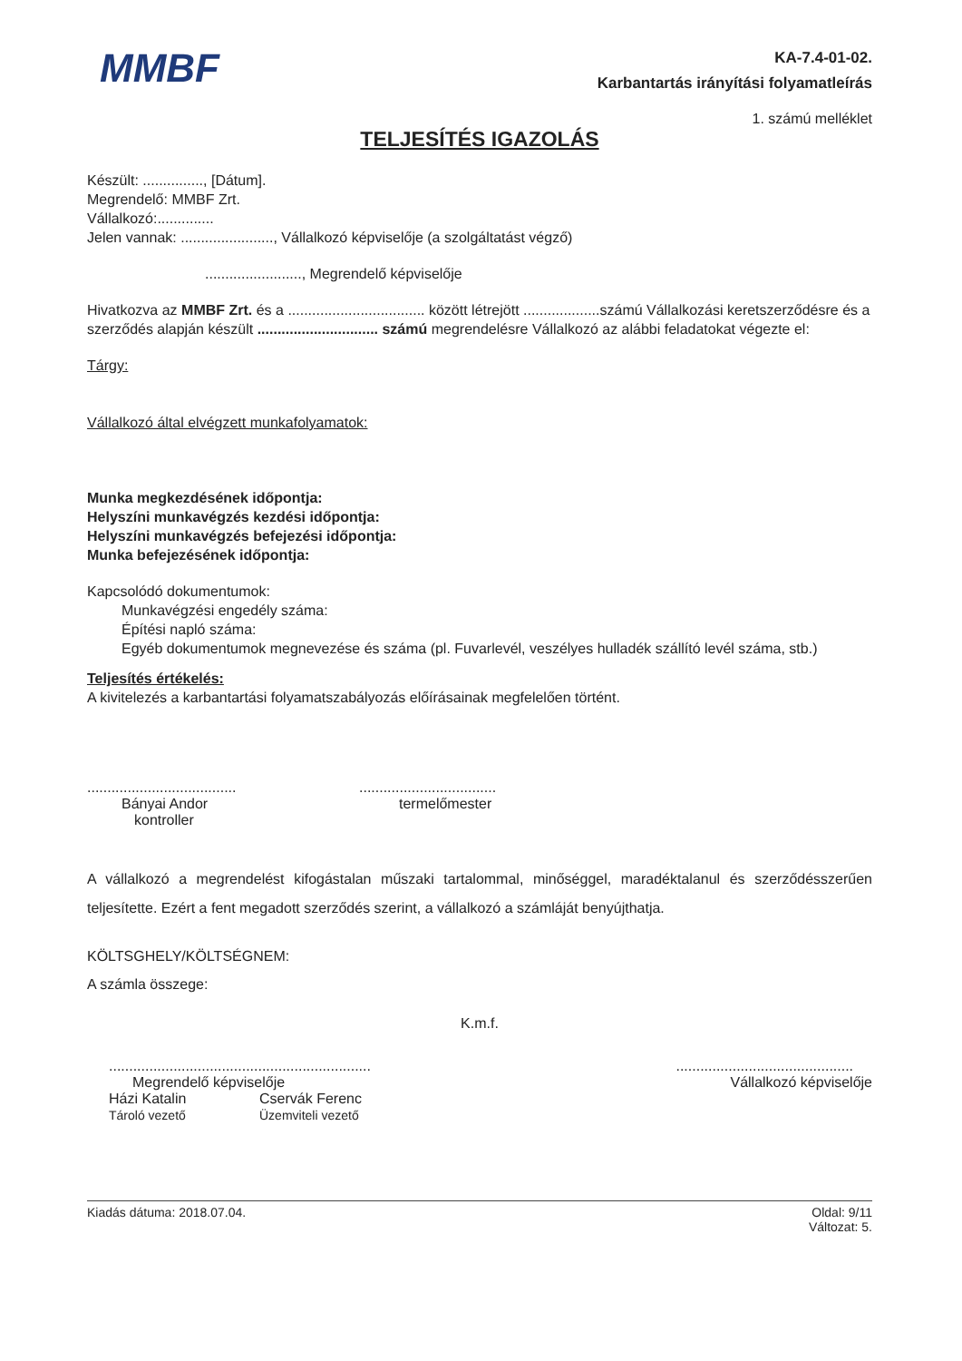MMBF
KA-7.4-01-02.
Karbantartás irányítási folyamatleírás
1. számú melléklet
TELJESÍTÉS IGAZOLÁS
Készült: ..............., [Dátum].
Megrendelő: MMBF Zrt.
Vállalkozó:..............
Jelen vannak: ......................., Vállalkozó képviselője (a szolgáltatást végző)
........................, Megrendelő képviselője
Hivatkozva az MMBF Zrt. és a .................................. között létrejött ...................számú Vállalkozási keretszerződésre és a szerződés alapján készült .............................. számú megrendelésre Vállalkozó az alábbi feladatokat végezte el:
Tárgy:
Vállalkozó által elvégzett munkafolyamatok:
Munka megkezdésének időpontja:
Helyszíni munkavégzés kezdési időpontja:
Helyszíni munkavégzés befejezési időpontja:
Munka befejezésének időpontja:
Kapcsolódó dokumentumok:
Munkavégzési engedély száma:
Építési napló száma:
Egyéb dokumentumok megnevezése és száma (pl. Fuvarlevél, veszélyes hulladék szállító levél száma, stb.)
Teljesítés értékelés:
A kivitelezés a karbantartási folyamatszabályozás előírásainak megfelelően történt.
.....................................
Bányai Andor
kontroller
..................................
termelőmester
A vállalkozó a megrendelést kifogástalan műszaki tartalommal, minőséggel, maradéktalanul és szerződésszerűen teljesítette. Ezért a fent megadott szerződés szerint, a vállalkozó a számláját benyújthatja.
KÖLTSGHELY/KÖLTSÉGNEM:
A számla összege:
K.m.f.
.................................................................
Megrendelő képviselője
Házi Katalin Cservák Ferenc
Tároló vezető Üzemviteli vezető
............................................
Vállalkozó képviselője
Kiadás dátuma: 2018.07.04. Oldal: 9/11
Változat: 5.